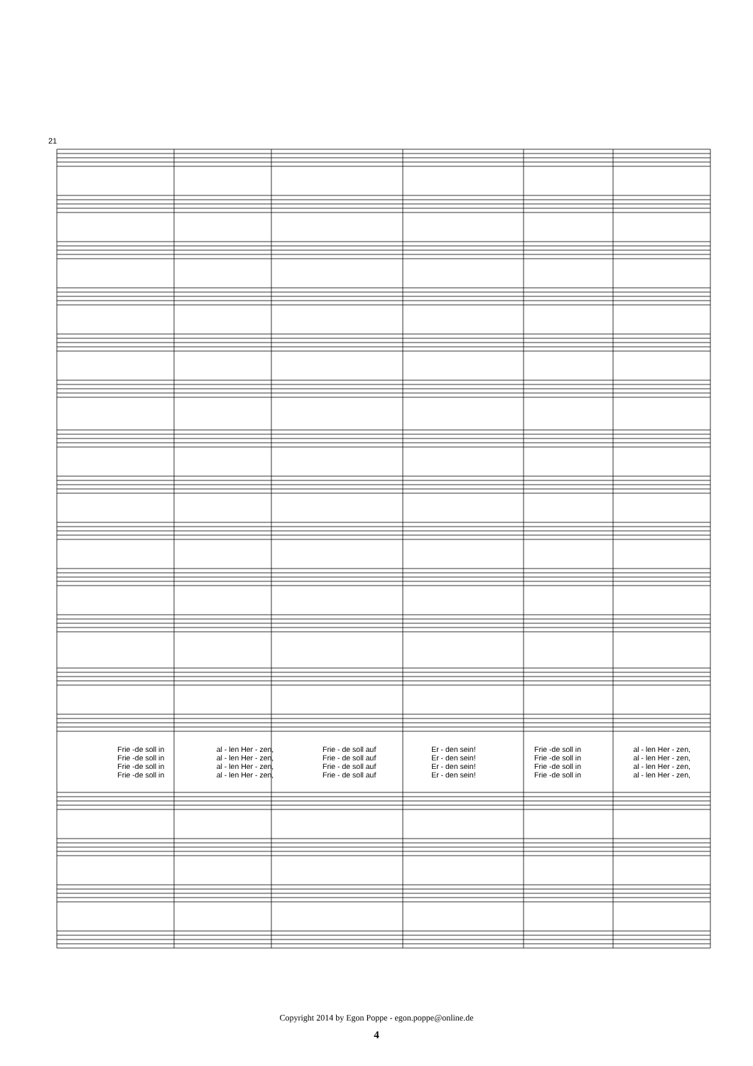21
Frie -de soll in al - len Her - zen, Frie - de soll auf Er - den sein! Frie -de soll in al - len Her - zen,
Frie -de soll in al - len Her - zen, Frie - de soll auf Er - den sein! Frie -de soll in al - len Her - zen,
Frie -de soll in al - len Her - zen, Frie - de soll auf Er - den sein! Frie -de soll in al - len Her - zen,
Frie -de soll in al - len Her - zen, Frie - de soll auf Er - den sein! Frie -de soll in al - len Her - zen,
Copyright 2014 by Egon Poppe - egon.poppe@online.de
4